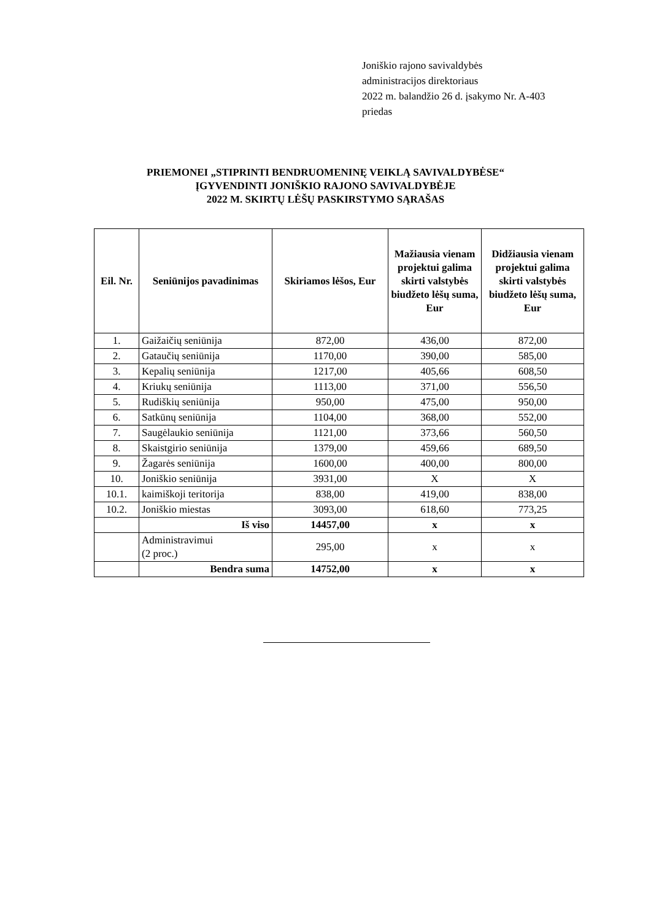Joniškio rajono savivaldybės
administracijos direktoriaus
2022 m. balandžio 26 d. įsakymo Nr. A-403
priedas
PRIEMONEI „STIPRINTI BENDRUOMENINĘ VEIKLĄ SAVIVALDYBĖSE“
ĮGYVENDINTI JONIŠKIO RAJONO SAVIVALDYBĖJE
2022 M. SKIRTŲ LĖŠŲ PASKIRSTYMO SĄRAŠAS
| Eil. Nr. | Seniūnijos pavadinimas | Skiriamos lėšos, Eur | Mažiausia vienam projektui galima skirti valstybės biudžeto lėšų suma, Eur | Didžiausia vienam projektui galima skirti valstybės biudžeto lėšų suma, Eur |
| --- | --- | --- | --- | --- |
| 1. | Gaižaičių seniūnija | 872,00 | 436,00 | 872,00 |
| 2. | Gataučių seniūnija | 1170,00 | 390,00 | 585,00 |
| 3. | Kepalių seniūnija | 1217,00 | 405,66 | 608,50 |
| 4. | Kriukų seniūnija | 1113,00 | 371,00 | 556,50 |
| 5. | Rudiškių seniūnija | 950,00 | 475,00 | 950,00 |
| 6. | Satkūnų seniūnija | 1104,00 | 368,00 | 552,00 |
| 7. | Saugėlaukio seniūnija | 1121,00 | 373,66 | 560,50 |
| 8. | Skaistgirio seniūnija | 1379,00 | 459,66 | 689,50 |
| 9. | Žagarės seniūnija | 1600,00 | 400,00 | 800,00 |
| 10. | Joniškio seniūnija | 3931,00 | X | X |
| 10.1. | kaimiškoji teritorija | 838,00 | 419,00 | 838,00 |
| 10.2. | Joniškio miestas | 3093,00 | 618,60 | 773,25 |
| | Iš viso | 14457,00 | x | x |
| | Administravimui (2 proc.) | 295,00 | x | x |
| | Bendra suma | 14752,00 | x | x |